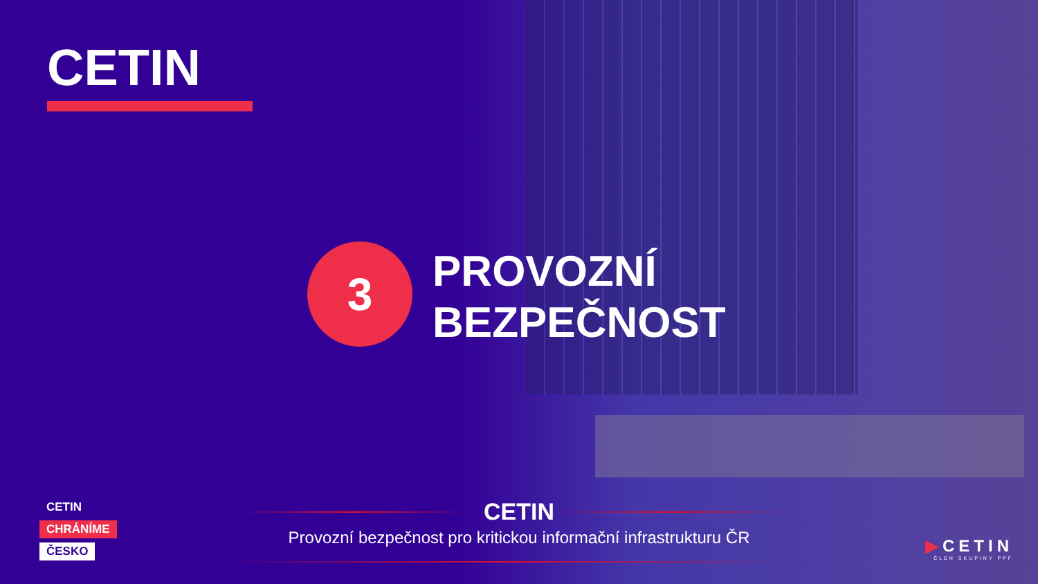CETIN
3
PROVOZNÍ
BEZPEČNOST
CETIN
CHRÁNÍME
ČESKO
CETIN
Provozní bezpečnost pro kritickou informační infrastrukturu ČR
▶CETIN
ČLEN SKUPINY PPF